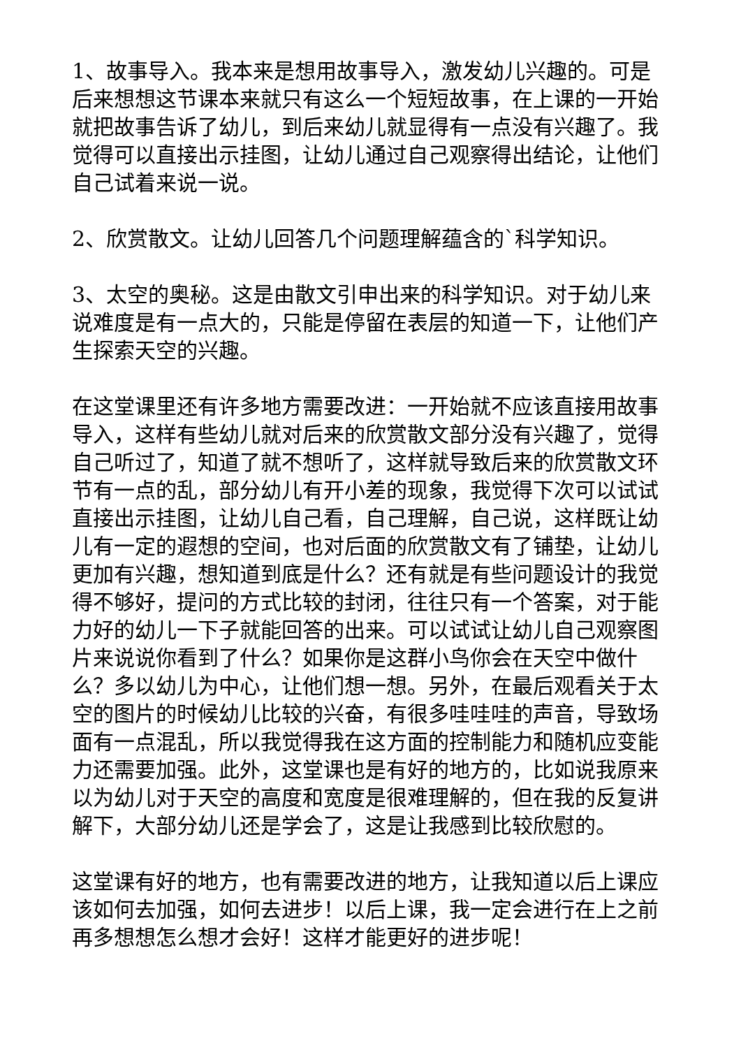1、故事导入。我本来是想用故事导入，激发幼儿兴趣的。可是后来想想这节课本来就只有这么一个短短故事，在上课的一开始就把故事告诉了幼儿，到后来幼儿就显得有一点没有兴趣了。我觉得可以直接出示挂图，让幼儿通过自己观察得出结论，让他们自己试着来说一说。
2、欣赏散文。让幼儿回答几个问题理解蕴含的`科学知识。
3、太空的奥秘。这是由散文引申出来的科学知识。对于幼儿来说难度是有一点大的，只能是停留在表层的知道一下，让他们产生探索天空的兴趣。
在这堂课里还有许多地方需要改进：一开始就不应该直接用故事导入，这样有些幼儿就对后来的欣赏散文部分没有兴趣了，觉得自己听过了，知道了就不想听了，这样就导致后来的欣赏散文环节有一点的乱，部分幼儿有开小差的现象，我觉得下次可以试试直接出示挂图，让幼儿自己看，自己理解，自己说，这样既让幼儿有一定的遐想的空间，也对后面的欣赏散文有了铺垫，让幼儿更加有兴趣，想知道到底是什么？还有就是有些问题设计的我觉得不够好，提问的方式比较的封闭，往往只有一个答案，对于能力好的幼儿一下子就能回答的出来。可以试试让幼儿自己观察图片来说说你看到了什么？如果你是这群小鸟你会在天空中做什么？多以幼儿为中心，让他们想一想。另外，在最后观看关于太空的图片的时候幼儿比较的兴奋，有很多哇哇哇的声音，导致场面有一点混乱，所以我觉得我在这方面的控制能力和随机应变能力还需要加强。此外，这堂课也是有好的地方的，比如说我原来以为幼儿对于天空的高度和宽度是很难理解的，但在我的反复讲解下，大部分幼儿还是学会了，这是让我感到比较欣慰的。
这堂课有好的地方，也有需要改进的地方，让我知道以后上课应该如何去加强，如何去进步！以后上课，我一定会进行在上之前再多想想怎么想才会好！这样才能更好的进步呢！